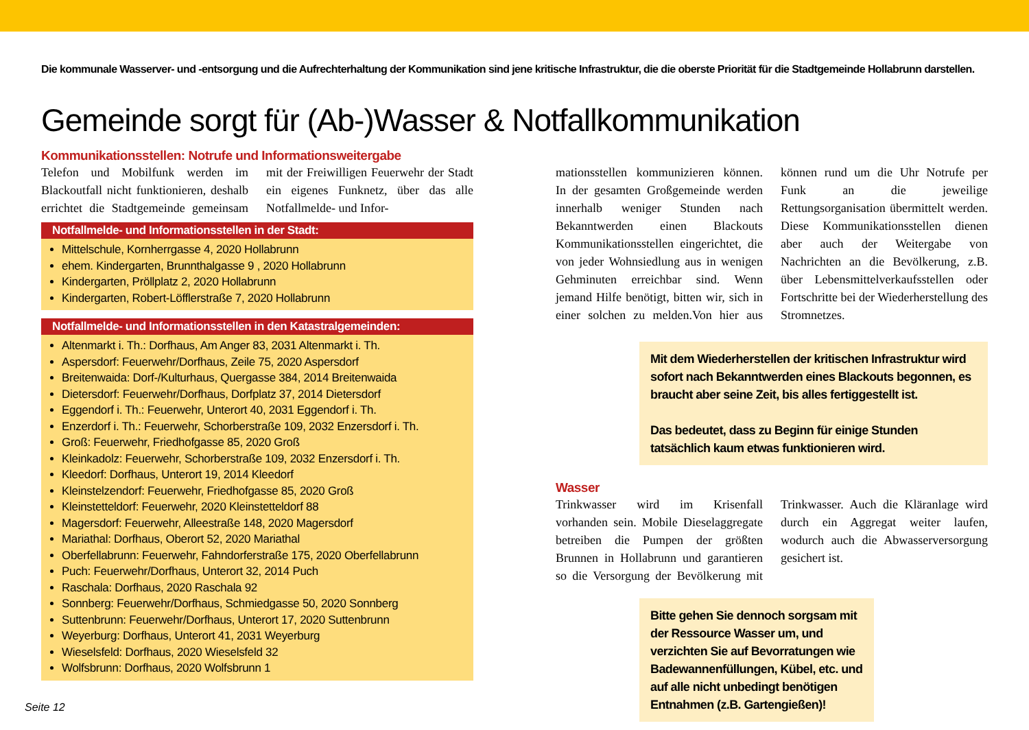Die kommunale Wasserver- und -entsorgung und die Aufrechterhaltung der Kommunikation sind jene kritische Infrastruktur, die die oberste Priorität für die Stadtgemeinde Hollabrunn darstellen.
Gemeinde sorgt für (Ab-)Wasser & Notfallkommunikation
Kommunikationsstellen: Notrufe und Informationsweitergabe
Telefon und Mobilfunk werden im Blackoutfall nicht funktionieren, deshalb errichtet die Stadtgemeinde gemeinsam mit der Freiwilligen Feuerwehr der Stadt ein eigenes Funknetz, über das alle Notfallmelde- und Infor-
Notfallmelde- und Informationsstellen in der Stadt:
Mittelschule, Kornherrgasse 4, 2020 Hollabrunn
ehem. Kindergarten, Brunnthalgasse 9 , 2020 Hollabrunn
Kindergarten, Pröllplatz 2, 2020 Hollabrunn
Kindergarten, Robert-Löfflerstraße 7, 2020 Hollabrunn
Notfallmelde- und Informationsstellen in den Katastralgemeinden:
Altenmarkt i. Th.: Dorfhaus, Am Anger 83, 2031 Altenmarkt i. Th.
Aspersdorf: Feuerwehr/Dorfhaus, Zeile 75, 2020 Aspersdorf
Breitenwaida: Dorf-/Kulturhaus, Quergasse 384, 2014 Breitenwaida
Dietersdorf: Feuerwehr/Dorfhaus, Dorfplatz 37, 2014 Dietersdorf
Eggendorf i. Th.: Feuerwehr, Unterort 40, 2031 Eggendorf i. Th.
Enzerdorf i. Th.: Feuerwehr, Schorberstraße 109, 2032 Enzersdorf i. Th.
Groß: Feuerwehr, Friedhofgasse 85, 2020 Groß
Kleinkadolz: Feuerwehr, Schorberstraße 109, 2032 Enzersdorf i. Th.
Kleedorf: Dorfhaus, Unterort 19, 2014 Kleedorf
Kleinstelzendorf: Feuerwehr, Friedhofgasse 85, 2020 Groß
Kleinstetteldorf: Feuerwehr, 2020 Kleinstetteldorf 88
Magersdorf: Feuerwehr, Alleestraße 148, 2020 Magersdorf
Mariathal: Dorfhaus, Oberort 52, 2020 Mariathal
Oberfellabrunn: Feuerwehr, Fahndorferstraße 175, 2020 Oberfellabrunn
Puch: Feuerwehr/Dorfhaus, Unterort 32, 2014 Puch
Raschala: Dorfhaus, 2020 Raschala 92
Sonnberg: Feuerwehr/Dorfhaus, Schmiedgasse 50, 2020 Sonnberg
Suttenbrunn: Feuerwehr/Dorfhaus, Unterort 17, 2020 Suttenbrunn
Weyerburg: Dorfhaus, Unterort 41, 2031 Weyerburg
Wieselsfeld: Dorfhaus, 2020 Wieselsfeld 32
Wolfsbrunn: Dorfhaus, 2020 Wolfsbrunn 1
mationsstellen kommunizieren können. In der gesamten Großgemeinde werden innerhalb weniger Stunden nach Bekanntwerden einen Blackouts Kommunikationsstellen eingerichtet, die von jeder Wohnsiedlung aus in wenigen Gehminuten erreichbar sind. Wenn jemand Hilfe benötigt, bitten wir, sich in einer solchen zu melden.Von hier aus können rund um die Uhr Notrufe per Funk an die jeweilige Rettungsorganisation übermittelt werden. Diese Kommunikationsstellen dienen aber auch der Weitergabe von Nachrichten an die Bevölkerung, z.B. über Lebensmittelverkaufsstellen oder Fortschritte bei der Wiederherstellung des Stromnetzes.
Mit dem Wiederherstellen der kritischen Infrastruktur wird sofort nach Bekanntwerden eines Blackouts begonnen, es braucht aber seine Zeit, bis alles fertiggestellt ist.
Das bedeutet, dass zu Beginn für einige Stunden tatsächlich kaum etwas funktionieren wird.
Wasser
Trinkwasser wird im Krisenfall vorhanden sein. Mobile Dieselaggregate betreiben die Pumpen der größten Brunnen in Hollabrunn und garantieren so die Versorgung der Bevölkerung mit Trinkwasser. Auch die Kläranlage wird durch ein Aggregat weiter laufen, wodurch auch die Abwasserversorgung gesichert ist.
Bitte gehen Sie dennoch sorgsam mit der Ressource Wasser um, und verzichten Sie auf Bevorratungen wie Badewannenfüllungen, Kübel, etc. und auf alle nicht unbedingt benötigen Entnahmen (z.B. Gartengießen)!
Seite 12